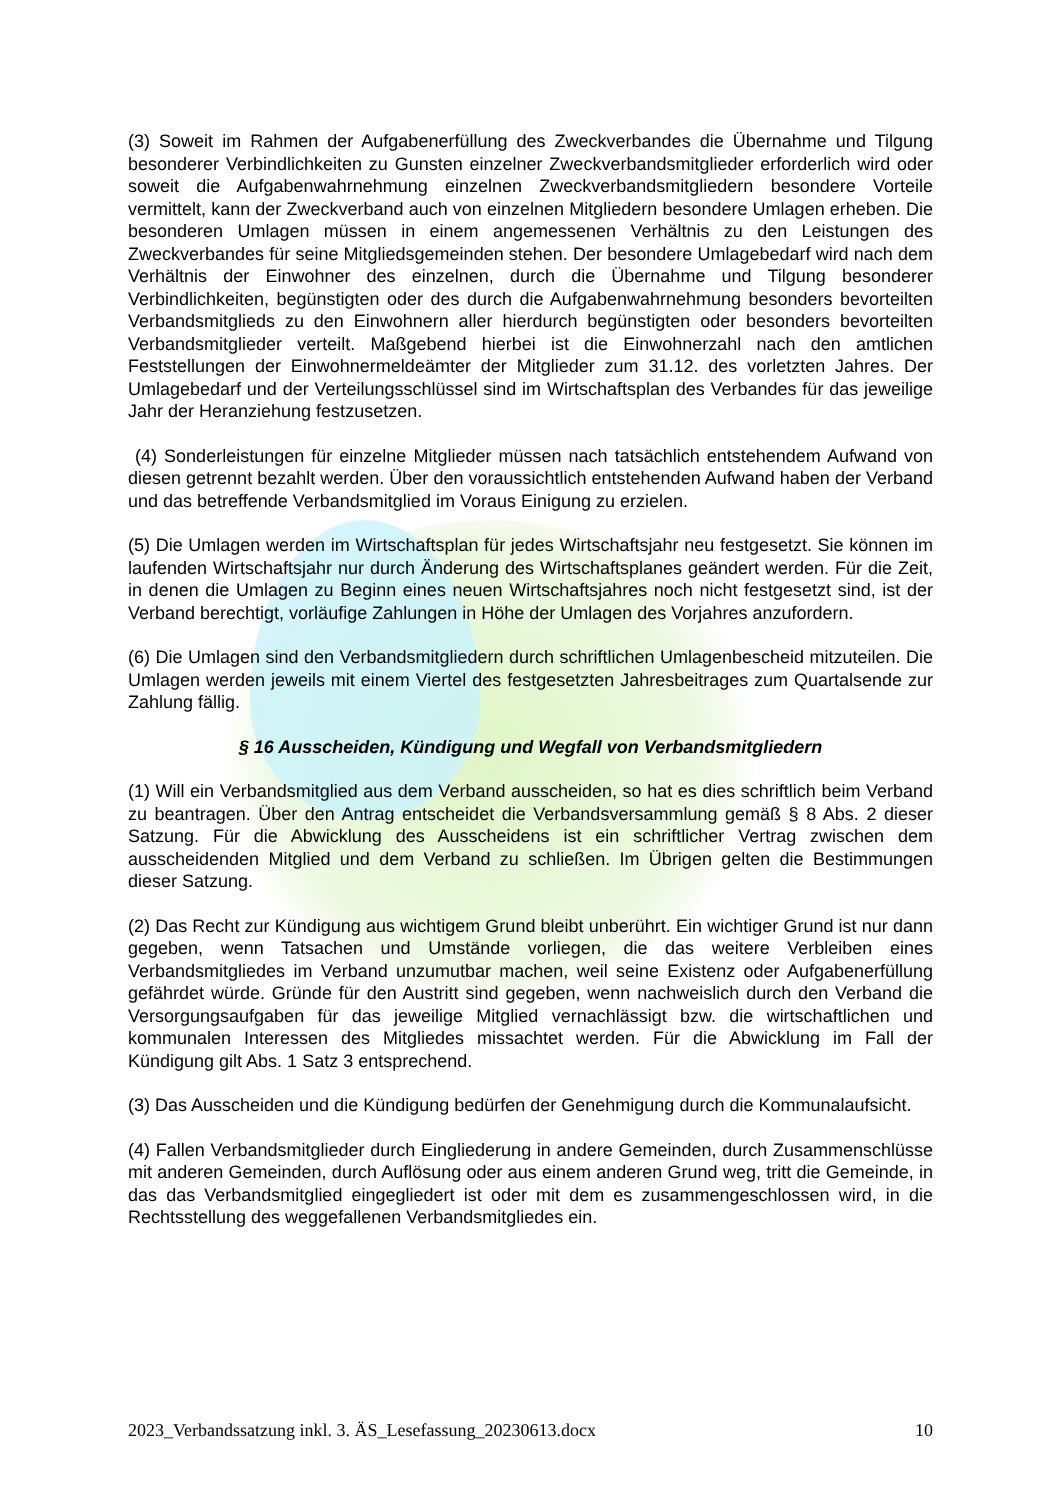(3) Soweit im Rahmen der Aufgabenerfüllung des Zweckverbandes die Übernahme und Tilgung besonderer Verbindlichkeiten zu Gunsten einzelner Zweckverbandsmitglieder erforderlich wird oder soweit die Aufgabenwahrnehmung einzelnen Zweckverbandsmitgliedern besondere Vorteile vermittelt, kann der Zweckverband auch von einzelnen Mitgliedern besondere Umlagen erheben. Die besonderen Umlagen müssen in einem angemessenen Verhältnis zu den Leistungen des Zweckverbandes für seine Mitgliedsgemeinden stehen. Der besondere Umlagebedarf wird nach dem Verhältnis der Einwohner des einzelnen, durch die Übernahme und Tilgung besonderer Verbindlichkeiten, begünstigten oder des durch die Aufgabenwahrnehmung besonders bevorteilten Verbandsmitglieds zu den Einwohnern aller hierdurch begünstigten oder besonders bevorteilten Verbandsmitglieder verteilt. Maßgebend hierbei ist die Einwohnerzahl nach den amtlichen Feststellungen der Einwohnermeldeämter der Mitglieder zum 31.12. des vorletzten Jahres. Der Umlagebedarf und der Verteilungsschlüssel sind im Wirtschaftsplan des Verbandes für das jeweilige Jahr der Heranziehung festzusetzen.
(4) Sonderleistungen für einzelne Mitglieder müssen nach tatsächlich entstehendem Aufwand von diesen getrennt bezahlt werden. Über den voraussichtlich entstehenden Aufwand haben der Verband und das betreffende Verbandsmitglied im Voraus Einigung zu erzielen.
(5) Die Umlagen werden im Wirtschaftsplan für jedes Wirtschaftsjahr neu festgesetzt. Sie können im laufenden Wirtschaftsjahr nur durch Änderung des Wirtschaftsplanes geändert werden. Für die Zeit, in denen die Umlagen zu Beginn eines neuen Wirtschaftsjahres noch nicht festgesetzt sind, ist der Verband berechtigt, vorläufige Zahlungen in Höhe der Umlagen des Vorjahres anzufordern.
(6) Die Umlagen sind den Verbandsmitgliedern durch schriftlichen Umlagenbescheid mitzuteilen. Die Umlagen werden jeweils mit einem Viertel des festgesetzten Jahresbeitrages zum Quartalsende zur Zahlung fällig.
§ 16 Ausscheiden, Kündigung und Wegfall von Verbandsmitgliedern
(1) Will ein Verbandsmitglied aus dem Verband ausscheiden, so hat es dies schriftlich beim Verband zu beantragen. Über den Antrag entscheidet die Verbandsversammlung gemäß § 8 Abs. 2 dieser Satzung. Für die Abwicklung des Ausscheidens ist ein schriftlicher Vertrag zwischen dem ausscheidenden Mitglied und dem Verband zu schließen. Im Übrigen gelten die Bestimmungen dieser Satzung.
(2) Das Recht zur Kündigung aus wichtigem Grund bleibt unberührt. Ein wichtiger Grund ist nur dann gegeben, wenn Tatsachen und Umstände vorliegen, die das weitere Verbleiben eines Verbandsmitgliedes im Verband unzumutbar machen, weil seine Existenz oder Aufgabenerfüllung gefährdet würde. Gründe für den Austritt sind gegeben, wenn nachweislich durch den Verband die Versorgungsaufgaben für das jeweilige Mitglied vernachlässigt bzw. die wirtschaftlichen und kommunalen Interessen des Mitgliedes missachtet werden. Für die Abwicklung im Fall der Kündigung gilt Abs. 1 Satz 3 entsprechend.
(3) Das Ausscheiden und die Kündigung bedürfen der Genehmigung durch die Kommunalaufsicht.
(4) Fallen Verbandsmitglieder durch Eingliederung in andere Gemeinden, durch Zusammenschlüsse mit anderen Gemeinden, durch Auflösung oder aus einem anderen Grund weg, tritt die Gemeinde, in das das Verbandsmitglied eingegliedert ist oder mit dem es zusammengeschlossen wird, in die Rechtsstellung des weggefallenen Verbandsmitgliedes ein.
2023_Verbandssatzung inkl. 3. ÄS_Lesefassung_20230613.docx 10